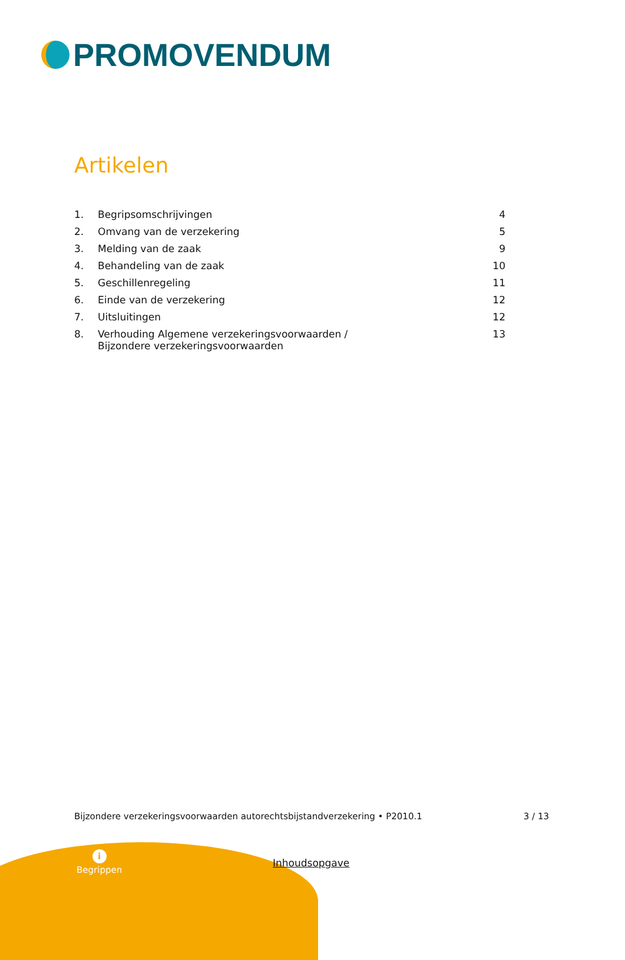PROMOVENDUM
Artikelen
| 1. | Begripsomschrijvingen | 4 |
| 2. | Omvang van de verzekering | 5 |
| 3. | Melding van de zaak | 9 |
| 4. | Behandeling van de zaak | 10 |
| 5. | Geschillenregeling | 11 |
| 6. | Einde van de verzekering | 12 |
| 7. | Uitsluitingen | 12 |
| 8. | Verhouding Algemene verzekeringsvoorwaarden / Bijzondere verzekeringsvoorwaarden | 13 |
Bijzondere verzekeringsvoorwaarden autorechtsbijstandverzekering • P2010.1 3 / 13
i
Begrippen
Inhoudsopgave